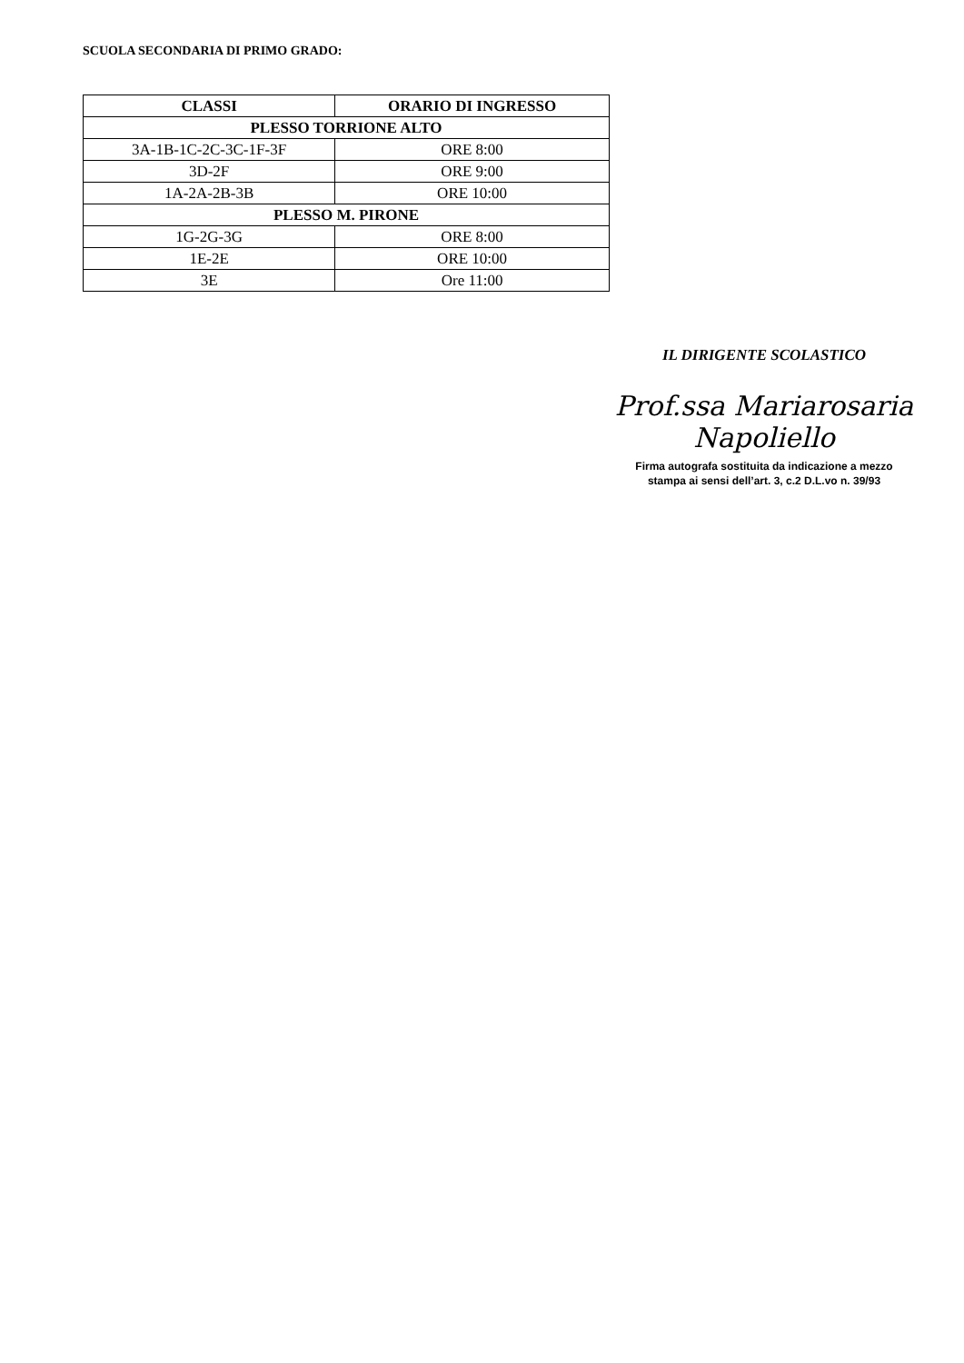SCUOLA SECONDARIA DI PRIMO GRADO:
| CLASSI | ORARIO DI INGRESSO |
| --- | --- |
| PLESSO TORRIONE ALTO | |
| 3A-1B-1C-2C-3C-1F-3F | ORE 8:00 |
| 3D-2F | ORE 9:00 |
| 1A-2A-2B-3B | ORE 10:00 |
| PLESSO M. PIRONE | |
| 1G-2G-3G | ORE 8:00 |
| 1E-2E | ORE 10:00 |
| 3E | Ore 11:00 |
IL DIRIGENTE SCOLASTICO
Prof.ssa Mariarosaria Napoliello
Firma autografa sostituita da indicazione a mezzo
stampa ai sensi dell’art. 3, c.2 D.L.vo n. 39/93